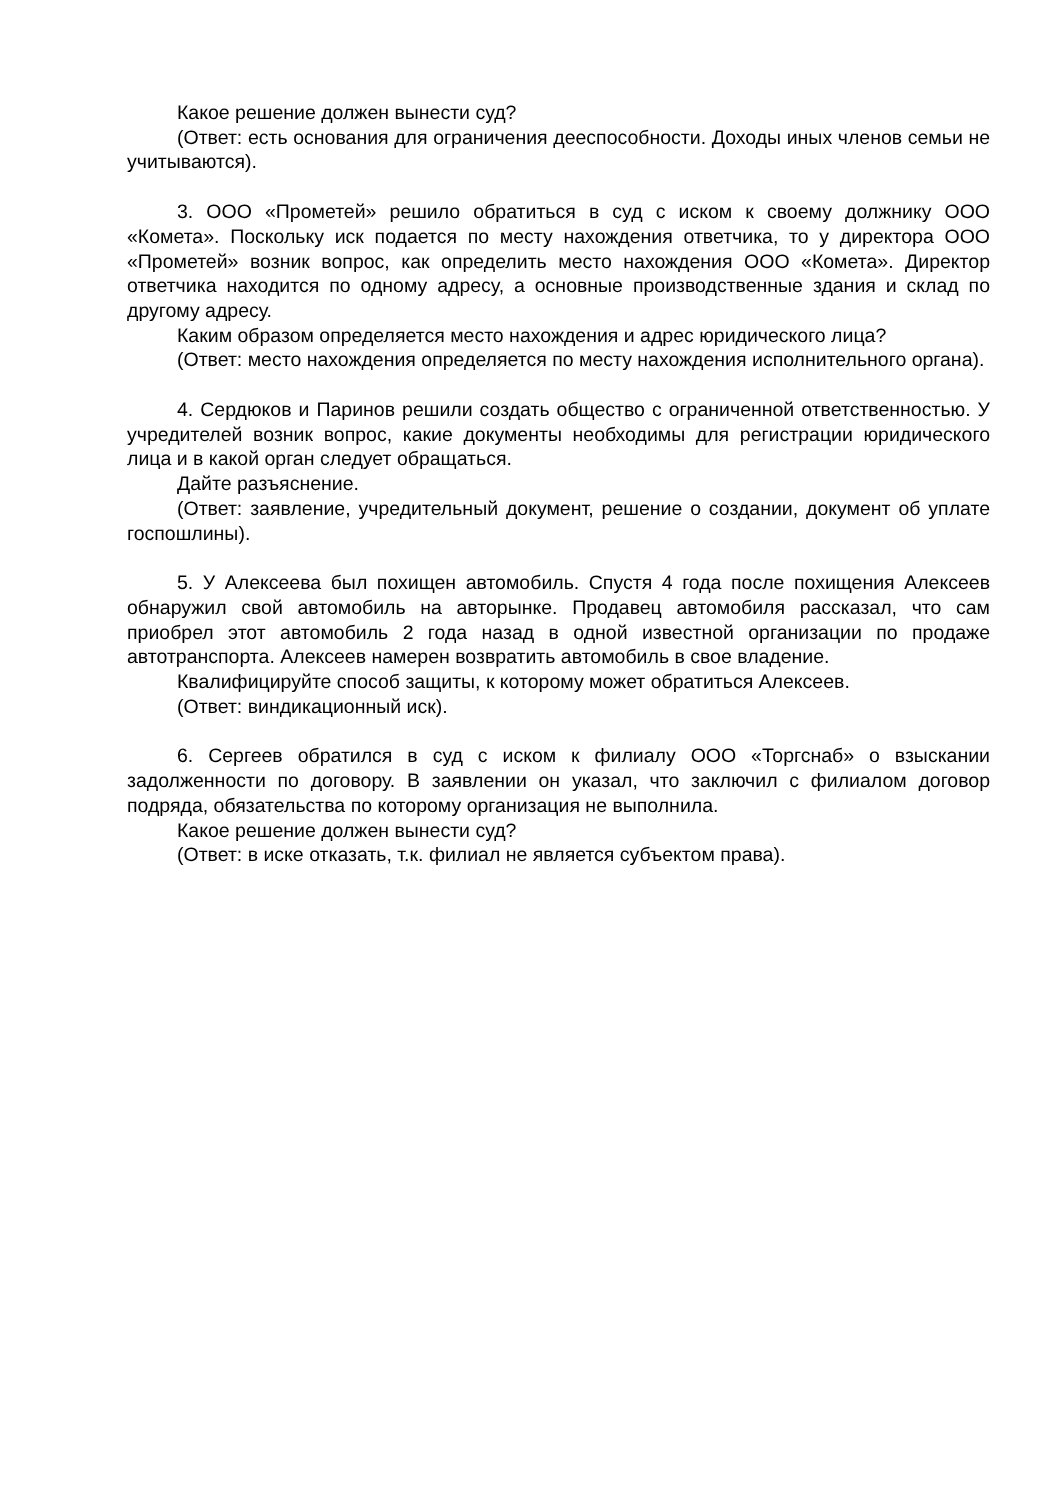Какое решение должен вынести суд?
(Ответ: есть основания для ограничения дееспособности. Доходы иных членов семьи не учитываются).
3. ООО «Прометей» решило обратиться в суд с иском к своему должнику ООО «Комета». Поскольку иск подается по месту нахождения ответчика, то у директора ООО «Прометей» возник вопрос, как определить место нахождения ООО «Комета». Директор ответчика находится по одному адресу, а основные производственные здания и склад по другому адресу.
Каким образом определяется место нахождения и адрес юридического лица?
(Ответ: место нахождения определяется по месту нахождения исполнительного органа).
4. Сердюков и Паринов решили создать общество с ограниченной ответственностью. У учредителей возник вопрос, какие документы необходимы для регистрации юридического лица и в какой орган следует обращаться.
Дайте разъяснение.
(Ответ: заявление, учредительный документ, решение о создании, документ об уплате госпошлины).
5. У Алексеева был похищен автомобиль. Спустя 4 года после похищения Алексеев обнаружил свой автомобиль на авторынке. Продавец автомобиля рассказал, что сам приобрел этот автомобиль 2 года назад в одной известной организации по продаже автотранспорта. Алексеев намерен возвратить автомобиль в свое владение.
Квалифицируйте способ защиты, к которому может обратиться Алексеев.
(Ответ: виндикационный иск).
6. Сергеев обратился в суд с иском к филиалу ООО «Торгснаб» о взыскании задолженности по договору. В заявлении он указал, что заключил с филиалом договор подряда, обязательства по которому организация не выполнила.
Какое решение должен вынести суд?
(Ответ: в иске отказать, т.к. филиал не является субъектом права).